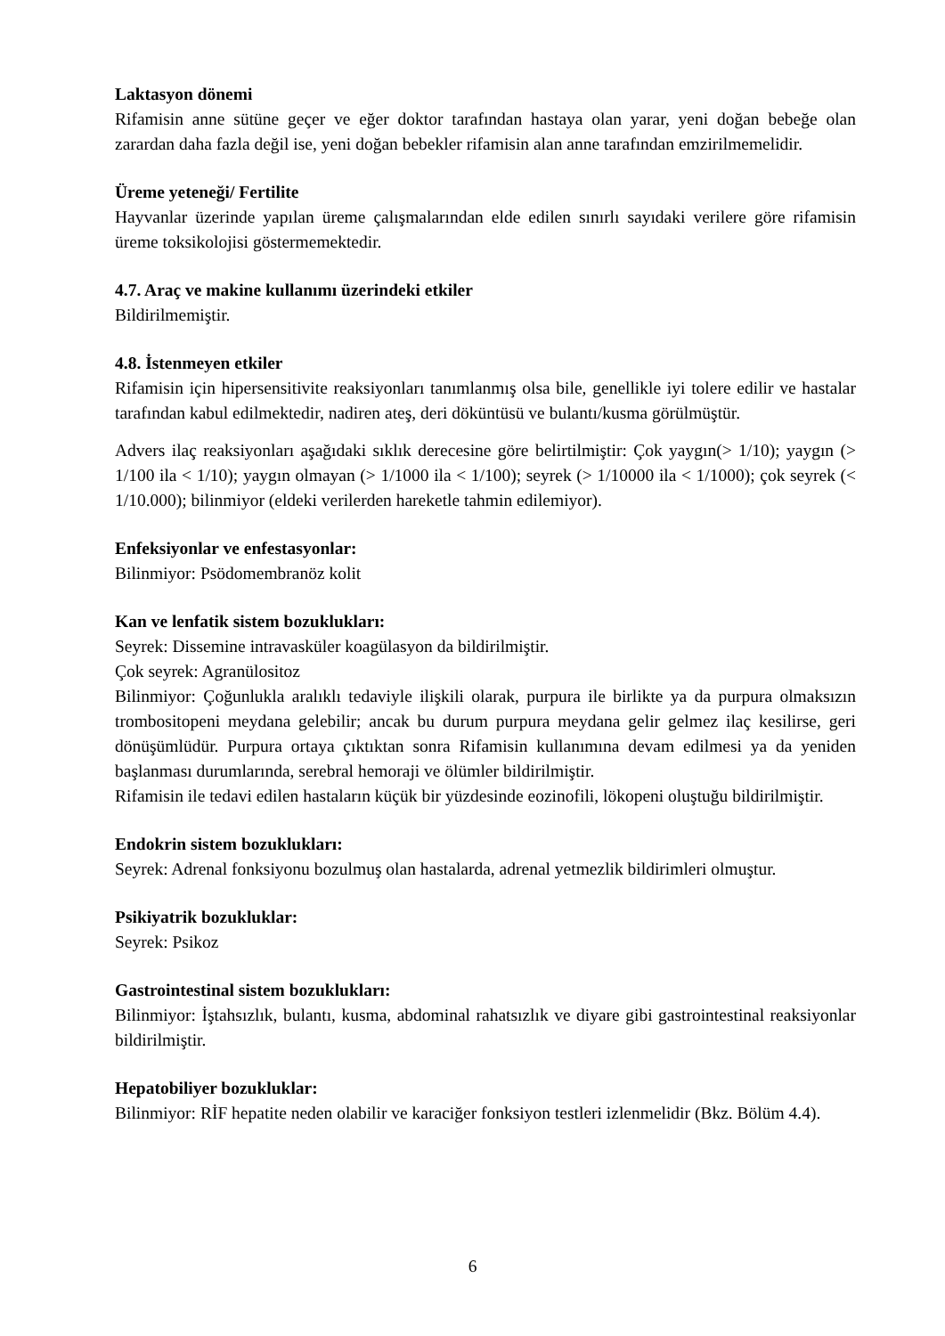Laktasyon dönemi
Rifamisin anne sütüne geçer ve eğer doktor tarafından hastaya olan yarar, yeni doğan bebeğe olan zarardan daha fazla değil ise, yeni doğan bebekler rifamisin alan anne tarafından emzirilmemelidir.
Üreme yeteneği/ Fertilite
Hayvanlar üzerinde yapılan üreme çalışmalarından elde edilen sınırlı sayıdaki verilere göre rifamisin üreme toksikolojisi göstermemektedir.
4.7. Araç ve makine kullanımı üzerindeki etkiler
Bildirilmemiştir.
4.8. İstenmeyen etkiler
Rifamisin için hipersensitivite reaksiyonları tanımlanmış olsa bile, genellikle iyi tolere edilir ve hastalar tarafından kabul edilmektedir, nadiren ateş, deri döküntüsü ve bulantı/kusma görülmüştür.
Advers ilaç reaksiyonları aşağıdaki sıklık derecesine göre belirtilmiştir: Çok yaygın(> 1/10); yaygın (> 1/100 ila < 1/10); yaygın olmayan (> 1/1000 ila < 1/100); seyrek (> 1/10000 ila < 1/1000); çok seyrek (< 1/10.000); bilinmiyor (eldeki verilerden hareketle tahmin edilemiyor).
Enfeksiyonlar ve enfestasyonlar:
Bilinmiyor: Psödomembranöz kolit
Kan ve lenfatik sistem bozuklukları:
Seyrek: Dissemine intravasküler koagülasyon da bildirilmiştir.
Çok seyrek: Agranülositoz
Bilinmiyor: Çoğunlukla aralıklı tedaviyle ilişkili olarak, purpura ile birlikte ya da purpura olmaksızın trombositopeni meydana gelebilir; ancak bu durum purpura meydana gelir gelmez ilaç kesilirse, geri dönüşümlüdür. Purpura ortaya çıktıktan sonra Rifamisin kullanımına devam edilmesi ya da yeniden başlanması durumlarında, serebral hemoraji ve ölümler bildirilmiştir.
Rifamisin ile tedavi edilen hastaların küçük bir yüzdesinde eozinofili, lökopeni oluştuğu bildirilmiştir.
Endokrin sistem bozuklukları:
Seyrek: Adrenal fonksiyonu bozulmuş olan hastalarda, adrenal yetmezlik bildirimleri olmuştur.
Psikiyatrik bozukluklar:
Seyrek: Psikoz
Gastrointestinal sistem bozuklukları:
Bilinmiyor: İştahsızlık, bulantı, kusma, abdominal rahatsızlık ve diyare gibi gastrointestinal reaksiyonlar bildirilmiştir.
Hepatobiliyer bozukluklar:
Bilinmiyor: RİF hepatite neden olabilir ve karaciğer fonksiyon testleri izlenmelidir (Bkz. Bölüm 4.4).
6